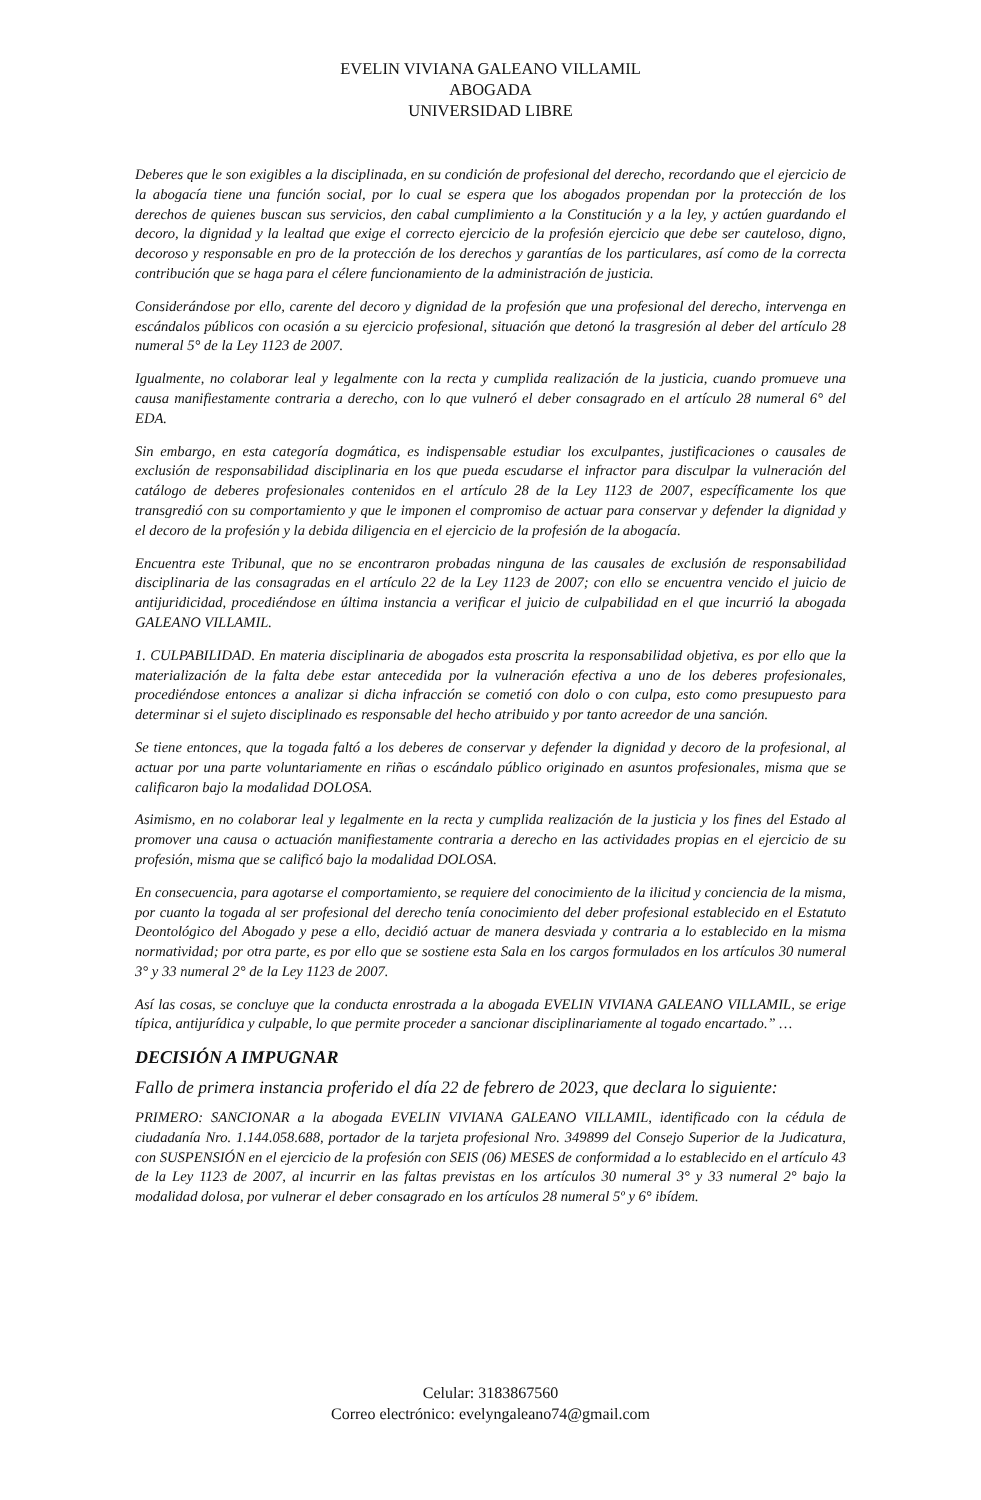EVELIN VIVIANA GALEANO VILLAMIL
ABOGADA
UNIVERSIDAD LIBRE
Deberes que le son exigibles a la disciplinada, en su condición de profesional del derecho, recordando que el ejercicio de la abogacía tiene una función social, por lo cual se espera que los abogados propendan por la protección de los derechos de quienes buscan sus servicios, den cabal cumplimiento a la Constitución y a la ley, y actúen guardando el decoro, la dignidad y la lealtad que exige el correcto ejercicio de la profesión ejercicio que debe ser cauteloso, digno, decoroso y responsable en pro de la protección de los derechos y garantías de los particulares, así como de la correcta contribución que se haga para el célere funcionamiento de la administración de justicia.
Considerándose por ello, carente del decoro y dignidad de la profesión que una profesional del derecho, intervenga en escándalos públicos con ocasión a su ejercicio profesional, situación que detonó la trasgresión al deber del artículo 28 numeral 5° de la Ley 1123 de 2007.
Igualmente, no colaborar leal y legalmente con la recta y cumplida realización de la justicia, cuando promueve una causa manifiestamente contraria a derecho, con lo que vulneró el deber consagrado en el artículo 28 numeral 6° del EDA.
Sin embargo, en esta categoría dogmática, es indispensable estudiar los exculpantes, justificaciones o causales de exclusión de responsabilidad disciplinaria en los que pueda escudarse el infractor para disculpar la vulneración del catálogo de deberes profesionales contenidos en el artículo 28 de la Ley 1123 de 2007, específicamente los que transgredió con su comportamiento y que le imponen el compromiso de actuar para conservar y defender la dignidad y el decoro de la profesión y la debida diligencia en el ejercicio de la profesión de la abogacía.
Encuentra este Tribunal, que no se encontraron probadas ninguna de las causales de exclusión de responsabilidad disciplinaria de las consagradas en el artículo 22 de la Ley 1123 de 2007; con ello se encuentra vencido el juicio de antijuridicidad, procediéndose en última instancia a verificar el juicio de culpabilidad en el que incurrió la abogada GALEANO VILLAMIL.
1. CULPABILIDAD. En materia disciplinaria de abogados esta proscrita la responsabilidad objetiva, es por ello que la materialización de la falta debe estar antecedida por la vulneración efectiva a uno de los deberes profesionales, procediéndose entonces a analizar si dicha infracción se cometió con dolo o con culpa, esto como presupuesto para determinar si el sujeto disciplinado es responsable del hecho atribuido y por tanto acreedor de una sanción.
Se tiene entonces, que la togada faltó a los deberes de conservar y defender la dignidad y decoro de la profesional, al actuar por una parte voluntariamente en riñas o escándalo público originado en asuntos profesionales, misma que se calificaron bajo la modalidad DOLOSA.
Asimismo, en no colaborar leal y legalmente en la recta y cumplida realización de la justicia y los fines del Estado al promover una causa o actuación manifiestamente contraria a derecho en las actividades propias en el ejercicio de su profesión, misma que se calificó bajo la modalidad DOLOSA.
En consecuencia, para agotarse el comportamiento, se requiere del conocimiento de la ilicitud y conciencia de la misma, por cuanto la togada al ser profesional del derecho tenía conocimiento del deber profesional establecido en el Estatuto Deontológico del Abogado y pese a ello, decidió actuar de manera desviada y contraria a lo establecido en la misma normatividad; por otra parte, es por ello que se sostiene esta Sala en los cargos formulados en los artículos 30 numeral 3° y 33 numeral 2° de la Ley 1123 de 2007.
Así las cosas, se concluye que la conducta enrostrada a la abogada EVELIN VIVIANA GALEANO VILLAMIL, se erige típica, antijurídica y culpable, lo que permite proceder a sancionar disciplinariamente al togado encartado.” …
DECISIÓN A IMPUGNAR
Fallo de primera instancia proferido el día 22 de febrero de 2023, que declara lo siguiente:
PRIMERO: SANCIONAR a la abogada EVELIN VIVIANA GALEANO VILLAMIL, identificado con la cédula de ciudadanía Nro. 1.144.058.688, portador de la tarjeta profesional Nro. 349899 del Consejo Superior de la Judicatura, con SUSPENSIÓN en el ejercicio de la profesión con SEIS (06) MESES de conformidad a lo establecido en el artículo 43 de la Ley 1123 de 2007, al incurrir en las faltas previstas en los artículos 30 numeral 3° y 33 numeral 2° bajo la modalidad dolosa, por vulnerar el deber consagrado en los artículos 28 numeral 5º y 6° ibídem.
Celular: 3183867560
Correo electrónico: evelyngaleano74@gmail.com